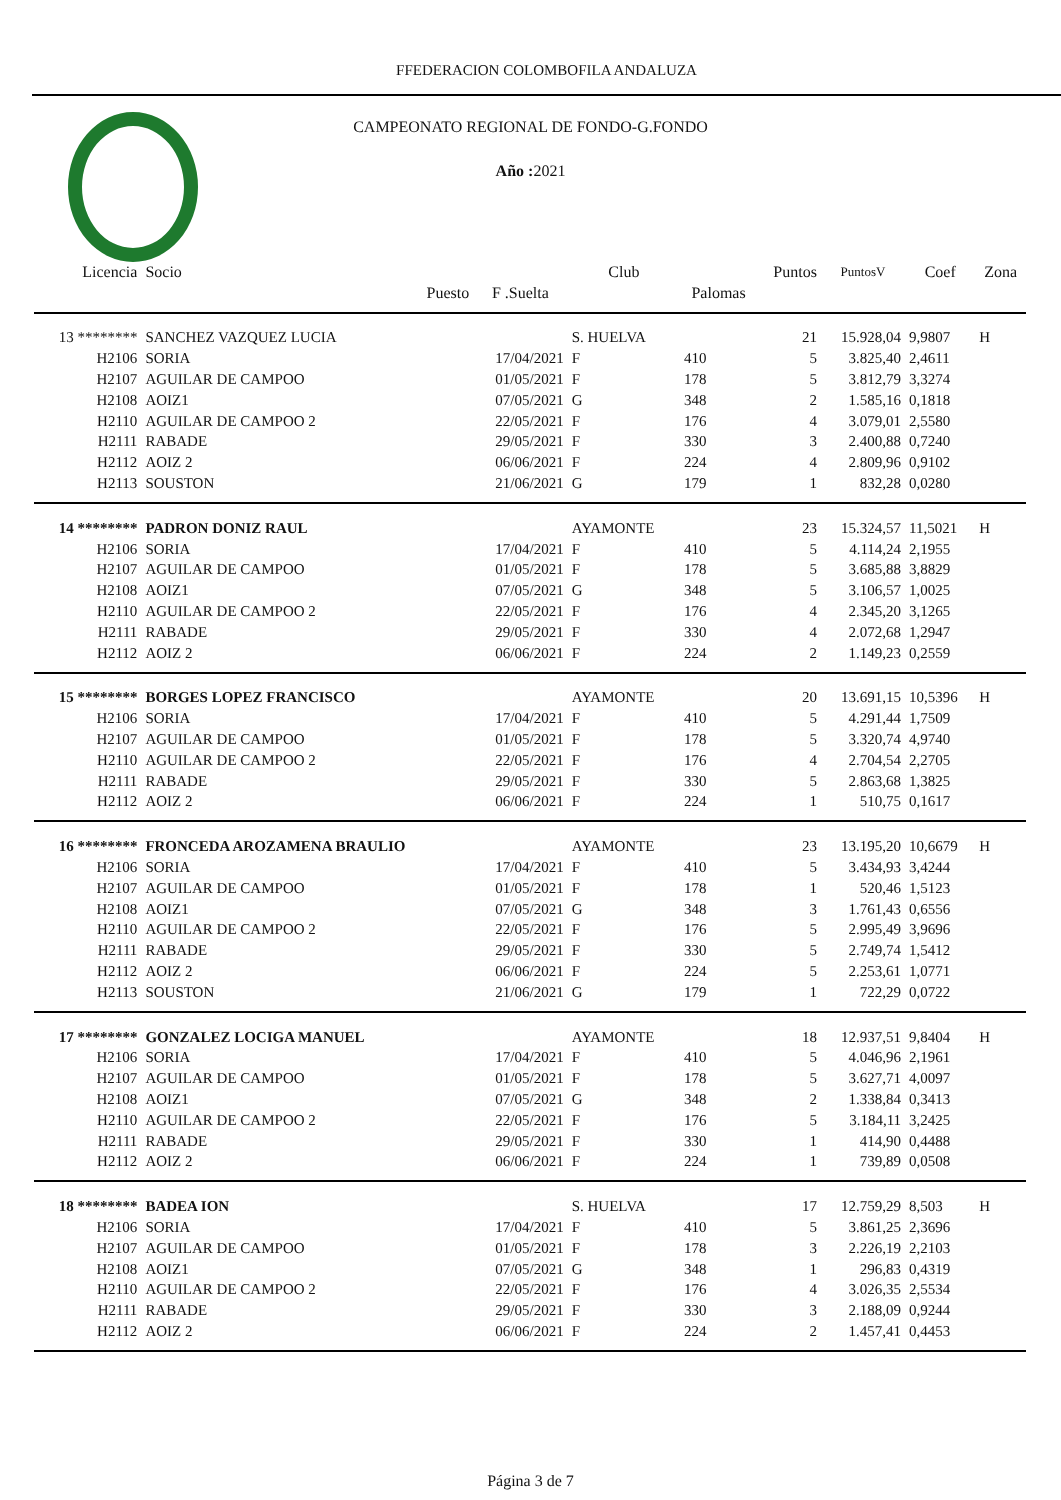FFEDERACION COLOMBOFILA ANDALUZA
CAMPEONATO REGIONAL DE FONDO-G.FONDO
Año : 2021
| Licencia | Socio | | Club | | Puntos | PuntosV | Coef | Zona |
| --- | --- | --- | --- | --- | --- | --- | --- | --- |
| | Puesto | F .Suelta | | Palomas | | | | |
| 13 ******** | SANCHEZ VAZQUEZ LUCIA | | S. HUELVA | | 21 | 15.928,04 | 9,9807 | H |
| H2106 | SORIA | 17/04/2021 | F | 410 | 5 | 3.825,40 | 2,4611 | |
| H2107 | AGUILAR DE CAMPOO | 01/05/2021 | F | 178 | 5 | 3.812,79 | 3,3274 | |
| H2108 | AOIZ1 | 07/05/2021 | G | 348 | 2 | 1.585,16 | 0,1818 | |
| H2110 | AGUILAR DE CAMPOO 2 | 22/05/2021 | F | 176 | 4 | 3.079,01 | 2,5580 | |
| H2111 | RABADE | 29/05/2021 | F | 330 | 3 | 2.400,88 | 0,7240 | |
| H2112 | AOIZ 2 | 06/06/2021 | F | 224 | 4 | 2.809,96 | 0,9102 | |
| H2113 | SOUSTON | 21/06/2021 | G | 179 | 1 | 832,28 | 0,0280 | |
| 14 ******** | PADRON DONIZ RAUL | | AYAMONTE | | 23 | 15.324,57 | 11,5021 | H |
| H2106 | SORIA | 17/04/2021 | F | 410 | 5 | 4.114,24 | 2,1955 | |
| H2107 | AGUILAR DE CAMPOO | 01/05/2021 | F | 178 | 5 | 3.685,88 | 3,8829 | |
| H2108 | AOIZ1 | 07/05/2021 | G | 348 | 5 | 3.106,57 | 1,0025 | |
| H2110 | AGUILAR DE CAMPOO 2 | 22/05/2021 | F | 176 | 4 | 2.345,20 | 3,1265 | |
| H2111 | RABADE | 29/05/2021 | F | 330 | 4 | 2.072,68 | 1,2947 | |
| H2112 | AOIZ 2 | 06/06/2021 | F | 224 | 2 | 1.149,23 | 0,2559 | |
| 15 ******** | BORGES LOPEZ FRANCISCO | | AYAMONTE | | 20 | 13.691,15 | 10,5396 | H |
| H2106 | SORIA | 17/04/2021 | F | 410 | 5 | 4.291,44 | 1,7509 | |
| H2107 | AGUILAR DE CAMPOO | 01/05/2021 | F | 178 | 5 | 3.320,74 | 4,9740 | |
| H2110 | AGUILAR DE CAMPOO 2 | 22/05/2021 | F | 176 | 4 | 2.704,54 | 2,2705 | |
| H2111 | RABADE | 29/05/2021 | F | 330 | 5 | 2.863,68 | 1,3825 | |
| H2112 | AOIZ 2 | 06/06/2021 | F | 224 | 1 | 510,75 | 0,1617 | |
| 16 ******** | FRONCEDA AROZAMENA BRAULIO | | AYAMONTE | | 23 | 13.195,20 | 10,6679 | H |
| H2106 | SORIA | 17/04/2021 | F | 410 | 5 | 3.434,93 | 3,4244 | |
| H2107 | AGUILAR DE CAMPOO | 01/05/2021 | F | 178 | 1 | 520,46 | 1,5123 | |
| H2108 | AOIZ1 | 07/05/2021 | G | 348 | 3 | 1.761,43 | 0,6556 | |
| H2110 | AGUILAR DE CAMPOO 2 | 22/05/2021 | F | 176 | 5 | 2.995,49 | 3,9696 | |
| H2111 | RABADE | 29/05/2021 | F | 330 | 5 | 2.749,74 | 1,5412 | |
| H2112 | AOIZ 2 | 06/06/2021 | F | 224 | 5 | 2.253,61 | 1,0771 | |
| H2113 | SOUSTON | 21/06/2021 | G | 179 | 1 | 722,29 | 0,0722 | |
| 17 ******** | GONZALEZ LOCIGA MANUEL | | AYAMONTE | | 18 | 12.937,51 | 9,8404 | H |
| H2106 | SORIA | 17/04/2021 | F | 410 | 5 | 4.046,96 | 2,1961 | |
| H2107 | AGUILAR DE CAMPOO | 01/05/2021 | F | 178 | 5 | 3.627,71 | 4,0097 | |
| H2108 | AOIZ1 | 07/05/2021 | G | 348 | 2 | 1.338,84 | 0,3413 | |
| H2110 | AGUILAR DE CAMPOO 2 | 22/05/2021 | F | 176 | 5 | 3.184,11 | 3,2425 | |
| H2111 | RABADE | 29/05/2021 | F | 330 | 1 | 414,90 | 0,4488 | |
| H2112 | AOIZ 2 | 06/06/2021 | F | 224 | 1 | 739,89 | 0,0508 | |
| 18 ******** | BADEA ION | | S. HUELVA | | 17 | 12.759,29 | 8,503 | H |
| H2106 | SORIA | 17/04/2021 | F | 410 | 5 | 3.861,25 | 2,3696 | |
| H2107 | AGUILAR DE CAMPOO | 01/05/2021 | F | 178 | 3 | 2.226,19 | 2,2103 | |
| H2108 | AOIZ1 | 07/05/2021 | G | 348 | 1 | 296,83 | 0,4319 | |
| H2110 | AGUILAR DE CAMPOO 2 | 22/05/2021 | F | 176 | 4 | 3.026,35 | 2,5534 | |
| H2111 | RABADE | 29/05/2021 | F | 330 | 3 | 2.188,09 | 0,9244 | |
| H2112 | AOIZ 2 | 06/06/2021 | F | 224 | 2 | 1.457,41 | 0,4453 | |
Página 3 de 7